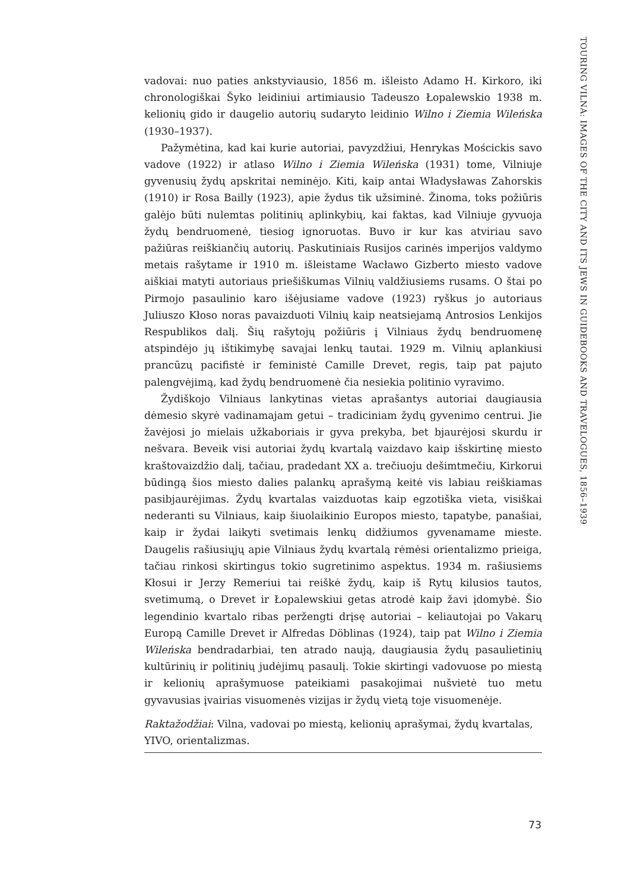vadovai: nuo paties ankstyviausio, 1856 m. išleisto Adamo H. Kirkoro, iki chronologiškai Šyko leidiniui artimiausio Tadeuszo Łopalewskio 1938 m. kelionių gido ir daugelio autorių sudaryto leidinio Wilno i Ziemia Wileńska (1930–1937).
Pažymėtina, kad kai kurie autoriai, pavyzdžiui, Henrykas Mościckis savo vadove (1922) ir atlaso Wilno i Ziemia Wileńska (1931) tome, Vilniuje gyvenusių žydų apskritai neminėjo. Kiti, kaip antai Władysławas Zahorskis (1910) ir Rosa Bailly (1923), apie žydus tik užsiminė. Žinoma, toks požiūris galėjo būti nulemtas politinių aplinkybių, kai faktas, kad Vilniuje gyvuoja žydų bendruomenė, tiesiog ignoruotas. Buvo ir kur kas atviriau savo pažiūras reiškiančių autorių. Paskutiniais Rusijos carinės imperijos valdymo metais rašytame ir 1910 m. išleistame Wacławo Gizberto miesto vadove aiškiai matyti autoriaus priešiškumas Vilnių valdžiusiems rusams. O štai po Pirmojo pasaulinio karo išėjusiame vadove (1923) ryškus jo autoriaus Juliuszo Kłoso noras pavaizduoti Vilnių kaip neatsiejamą Antrosios Lenkijos Respublikos dalį. Šių rašytojų požiūris į Vilniaus žydų bendruomenę atspindėjo jų ištikimybę savajai lenkų tautai. 1929 m. Vilnių aplankiusi prancūzų pacifistė ir feministė Camille Drevet, regis, taip pat pajuto palengvėjimą, kad žydų bendruomenė čia nesiekia politinio vyravimo.
Žydiškojo Vilniaus lankytinas vietas aprašantys autoriai daugiausia dėmesio skyrė vadinamajam getui – tradiciniam žydų gyvenimo centrui. Jie žavėjosi jo mielais užkaboriais ir gyva prekyba, bet bjaurėjosi skurdu ir nešvara. Beveik visi autoriai žydų kvartalą vaizdavo kaip išskirtinę miesto kraštovaizdžio dalį, tačiau, pradedant XX a. trečiuoju dešimtmečiu, Kirkorui būdingą šios miesto dalies palankų aprašymą keitė vis labiau reiškiamas pasibjaurėjimas. Žydų kvartalas vaizduotas kaip egzotiška vieta, visiškai nederanti su Vilniaus, kaip šiuolaikinio Europos miesto, tapatybe, panašiai, kaip ir žydai laikyti svetimais lenkų didžiumos gyvenamame mieste. Daugelis rašiusiųjų apie Vilniaus žydų kvartalą rėmėsi orientalizmo prieiga, tačiau rinkosi skirtingus tokio sugretinimo aspektus. 1934 m. rašiusiems Kłosui ir Jerzy Remeriui tai reiškė žydų, kaip iš Rytų kilusios tautos, svetimumą, o Drevet ir Łopalewskiui getas atrodė kaip žavi įdomybė. Šio legendinio kvartalo ribas peržengti drįsę autoriai – keliautojai po Vakarų Europą Camille Drevet ir Alfredas Döblinas (1924), taip pat Wilno i Ziemia Wileńska bendradarbiai, ten atrado naują, daugiausia žydų pasaulietinių kultūrinių ir politinių judėjimų pasaulį. Tokie skirtingi vadovuose po miestą ir kelionių aprašymuose pateikiami pasakojimai nušvietė tuo metu gyvavusias įvairias visuomenės vizijas ir žydų vietą toje visuomenėje.
Raktažodžiai: Vilna, vadovai po miestą, kelionių aprašymai, žydų kvartalas, YIVO, orientalizmas.
TOURING VILNA: IMAGES OF THE CITY AND ITS JEWS IN GUIDEBOOKS AND TRAVELOGUES, 1856–1939
73